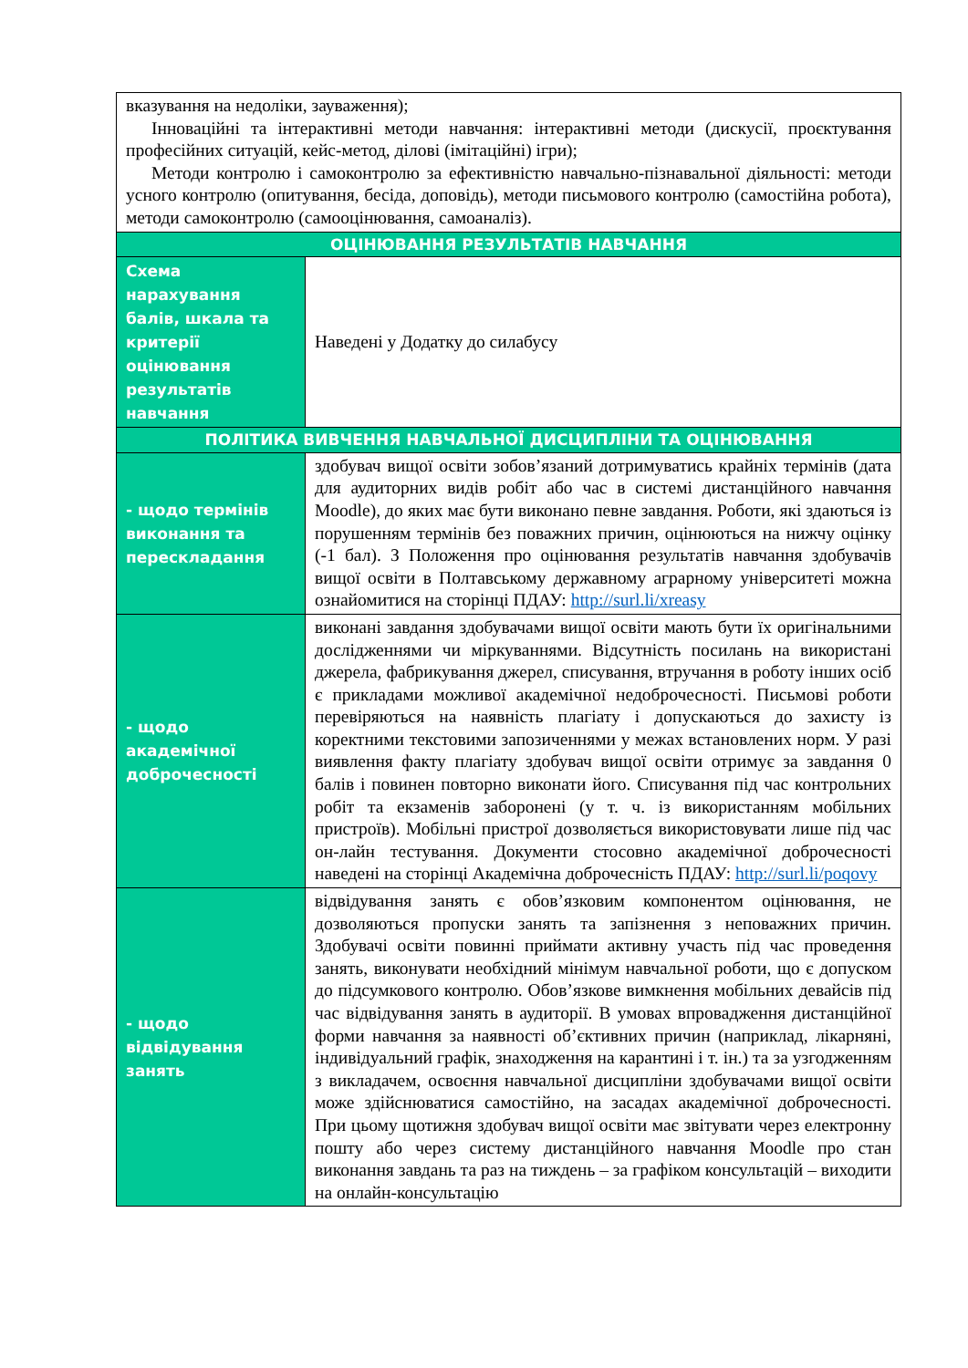| вказування на недоліки, зауваження); Інноваційні та інтерактивні методи навчання: інтерактивні методи (дискусії, проєктування професійних ситуацій, кейс-метод, ділові (імітаційні) ігри); Методи контролю і самоконтролю за ефективністю навчально-пізнавальної діяльності: методи усного контролю (опитування, бесіда, доповідь), методи письмового контролю (самостійна робота), методи самоконтролю (самооцінювання, самоаналіз). | |
| ОЦІНЮВАННЯ РЕЗУЛЬТАТІВ НАВЧАННЯ | |
| Схема нарахування балів, шкала та критерії оцінювання результатів навчання | Наведені у Додатку до силабусу |
| ПОЛІТИКА ВИВЧЕННЯ НАВЧАЛЬНОЇ ДИСЦИПЛІНИ ТА ОЦІНЮВАННЯ | |
| - щодо термінів виконання та перескладання | здобувач вищої освіти зобов’язаний дотримуватись крайніх термінів (дата для аудиторних видів робіт або час в системі дистанційного навчання Moodle), до яких має бути виконано певне завдання. Роботи, які здаються із порушенням термінів без поважних причин, оцінюються на нижчу оцінку (-1 бал). З Положення про оцінювання результатів навчання здобувачів вищої освіти в Полтавському державному аграрному університеті можна ознайомитися на сторінці ПДАУ: http://surl.li/xreasy |
| - щодо академічної доброчесності | виконані завдання здобувачами вищої освіти мають бути їх оригінальними дослідженнями чи міркуваннями. Відсутність посилань на використані джерела, фабрикування джерел, списування, втручання в роботу інших осіб є прикладами можливої академічної недоброчесності. Письмові роботи перевіряються на наявність плагіату і допускаються до захисту із коректними текстовими запозиченнями у межах встановлених норм. У разі виявлення факту плагіату здобувач вищої освіти отримує за завдання 0 балів і повинен повторно виконати його. Списування під час контрольних робіт та екзаменів заборонені (у т. ч. із використанням мобільних пристроїв). Мобільні пристрої дозволяється використовувати лише під час он-лайн тестування. Документи стосовно академічної доброчесності наведені на сторінці Академічна доброчесність ПДАУ: http://surl.li/poqovy |
| - щодо відвідування занять | відвідування занять є обов’язковим компонентом оцінювання, не дозволяються пропуски занять та запізнення з неповажних причин. Здобувачі освіти повинні приймати активну участь під час проведення занять, виконувати необхідний мінімум навчальної роботи, що є допуском до підсумкового контролю. Обов’язкове вимкнення мобільних девайсів під час відвідування занять в аудиторії. В умовах впровадження дистанційної форми навчання за наявності об’єктивних причин (наприклад, лікарняні, індивідуальний графік, знаходження на карантині і т. ін.) та за узгодженням з викладачем, освоєння навчальної дисципліни здобувачами вищої освіти може здійснюватися самостійно, на засадах академічної доброчесності. При цьому щотижня здобувач вищої освіти має звітувати через електронну пошту або через систему дистанційного навчання Moodle про стан виконання завдань та раз на тиждень – за графіком консультацій – виходити на онлайн-консультацію |